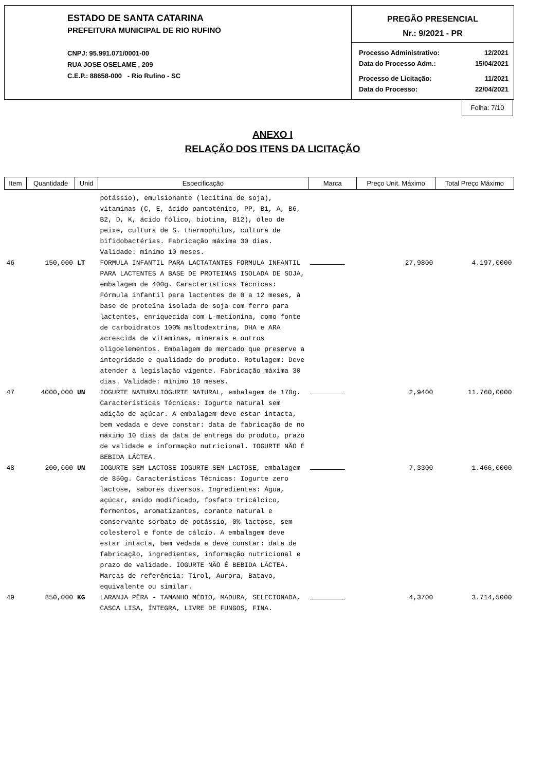ESTADO DE SANTA CATARINA
PREFEITURA MUNICIPAL DE RIO RUFINO
CNPJ: 95.991.071/0001-00
RUA JOSE OSELAME , 209
C.E.P.: 88658-000 - Rio Rufino - SC
PREGÃO PRESENCIAL
Nr.: 9/2021 - PR
| Processo Administrativo: | 12/2021 |
| Data do Processo Adm.: | 15/04/2021 |
| Processo de Licitação: | 11/2021 |
| Data do Processo: | 22/04/2021 |
Folha: 7/10
ANEXO I
RELAÇÃO DOS ITENS DA LICITAÇÃO
| Item | Quantidade | Unid | Especificação | Marca | Preço Unit. Máximo | Total Preço Máximo |
| --- | --- | --- | --- | --- | --- | --- |
| | | | potássio), emulsionante (lecitina de soja), vitaminas (C, E, ácido pantoténico, PP, B1, A, B6, B2, D, K, ácido fólico, biotina, B12), óleo de peixe, cultura de S. thermophilus, cultura de bifidobactérias. Fabricação máxima 30 dias. Validade: mínimo 10 meses. | | | |
| 46 | 150,000 | LT | FORMULA INFANTIL PARA LACTATANTES FORMULA INFANTIL PARA LACTENTES A BASE DE PROTEINAS ISOLADA DE SOJA, embalagem de 400g. Características Técnicas: Fórmula infantil para lactentes de 0 a 12 meses, à base de proteína isolada de soja com ferro para lactentes, enriquecida com L-metionina, como fonte de carboidratos 100% maltodextrina, DHA e ARA acrescida de vitaminas, minerais e outros oligoelementos. Embalagem de mercado que preserve a integridade e qualidade do produto. Rotulagem: Deve atender a legislação vigente. Fabricação máxima 30 dias. Validade: mínimo 10 meses. | | 27,9800 | 4.197,0000 |
| 47 | 4000,000 | UN | IOGURTE NATURALIOGURTE NATURAL, embalagem de 170g. Características Técnicas: Iogurte natural sem adição de açúcar. A embalagem deve estar intacta, bem vedada e deve constar: data de fabricação de no máximo 10 dias da data de entrega do produto, prazo de validade e informação nutricional. IOGURTE NÃO É BEBIDA LÁCTEA. | | 2,9400 | 11.760,0000 |
| 48 | 200,000 | UN | IOGURTE SEM LACTOSE IOGURTE SEM LACTOSE, embalagem de 850g. Características Técnicas: Iogurte zero lactose, sabores diversos. Ingredientes: Água, açúcar, amido modificado, fosfato tricálcico, fermentos, aromatizantes, corante natural e conservante sorbato de potássio, 0% lactose, sem colesterol e fonte de cálcio. A embalagem deve estar intacta, bem vedada e deve constar: data de fabricação, ingredientes, informação nutricional e prazo de validade. IOGURTE NÃO É BEBIDA LÁCTEA. Marcas de referência: Tirol, Aurora, Batavo, equivalente ou similar. | | 7,3300 | 1.466,0000 |
| 49 | 850,000 | KG | LARANJA PÊRA - TAMANHO MÉDIO, MADURA, SELECIONADA, CASCA LISA, ÍNTEGRA, LIVRE DE FUNGOS, FINA. | | 4,3700 | 3.714,5000 |